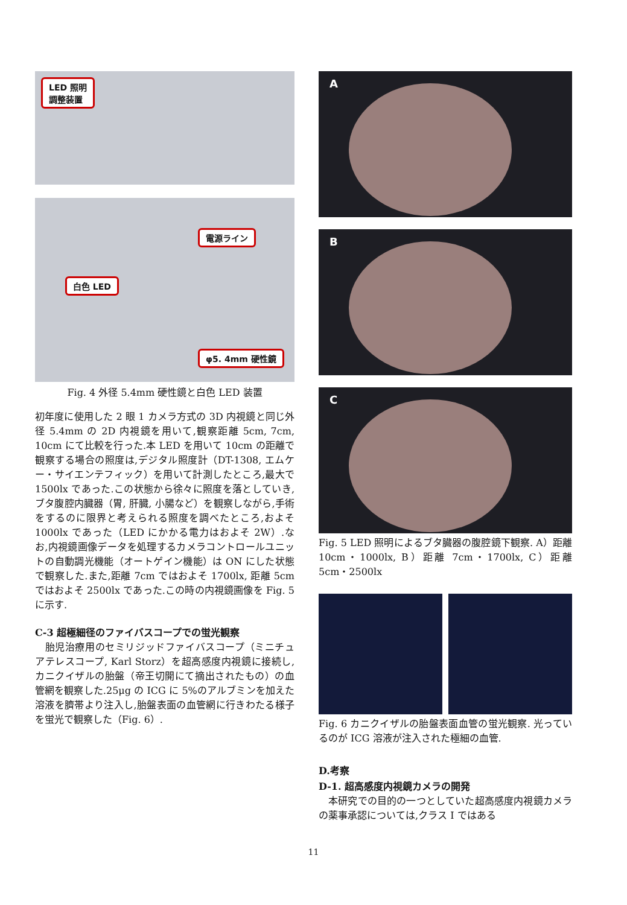LED 照明
調整装置
電源ライン
白色 LED
φ5. 4mm 硬性鏡
Fig. 4 外径 5.4mm 硬性鏡と白色 LED 装置
初年度に使用した 2 眼 1 カメラ方式の 3D 内視鏡と同じ外径 5.4mm の 2D 内視鏡を用いて,観察距離 5cm, 7cm, 10cm にて比較を行った.本 LED を用いて 10cm の距離で観察する場合の照度は,デジタル照度計（DT-1308, エムケー・サイエンテフィック）を用いて計測したところ,最大で 1500lx であった.この状態から徐々に照度を落としていき,ブタ腹腔内臓器（胃, 肝臓, 小腸など）を観察しながら,手術をするのに限界と考えられる照度を調べたところ,およそ 1000lx であった（LED にかかる電力はおよそ 2W）.なお,内視鏡画像データを処理するカメラコントロールユニットの自動調光機能（オートゲイン機能）は ON にした状態で観察した.また,距離 7cm ではおよそ 1700lx, 距離 5cm ではおよそ 2500lx であった.この時の内視鏡画像を Fig. 5 に示す.
C-3 超極細径のファイバスコープでの蛍光観察
　胎児治療用のセミリジッドファイバスコープ（ミニチュアテレスコープ, Karl Storz）を超高感度内視鏡に接続し,カニクイザルの胎盤（帝王切開にて摘出されたもの）の血管網を観察した.25μg の ICG に 5%のアルブミンを加えた溶液を臍帯より注入し,胎盤表面の血管網に行きわたる様子を蛍光で観察した（Fig. 6）.
A
B
C
Fig. 5 LED 照明によるブタ臓器の腹腔鏡下観察. A）距離 10cm・1000lx, B）距離 7cm・1700lx, C）距離 5cm・2500lx
Fig. 6 カニクイザルの胎盤表面血管の蛍光観察. 光っているのが ICG 溶液が注入された極細の血管.
D.考察
D-1. 超高感度内視鏡カメラの開発
　本研究での目的の一つとしていた超高感度内視鏡カメラの薬事承認については,クラス I ではある
11